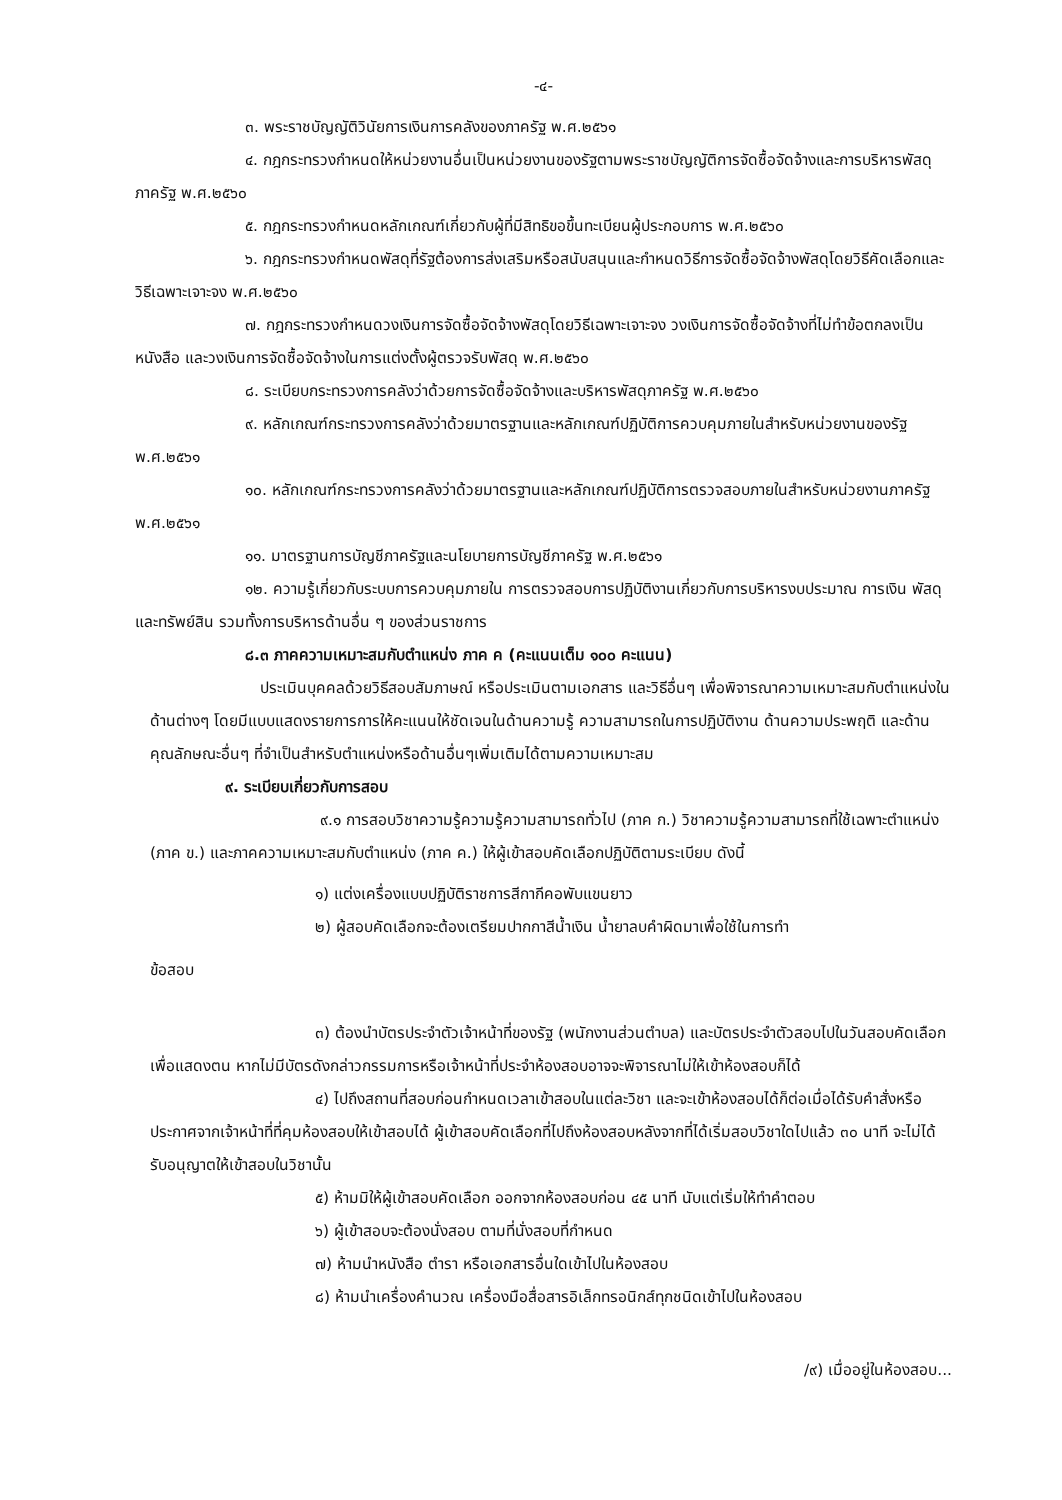-๔-
๓. พระราชบัญญัติวินัยการเงินการคลังของภาครัฐ พ.ศ.๒๕๖๑
๔. กฎกระทรวงกำหนดให้หน่วยงานอื่นเป็นหน่วยงานของรัฐตามพระราชบัญญัติการจัดซื้อจัดจ้างและการบริหารพัสดุภาครัฐ พ.ศ.๒๕๖๐
๕. กฎกระทรวงกำหนดหลักเกณฑ์เกี่ยวกับผู้ที่มีสิทธิขอขึ้นทะเบียนผู้ประกอบการ พ.ศ.๒๕๖๐
๖. กฎกระทรวงกำหนดพัสดุที่รัฐต้องการส่งเสริมหรือสนับสนุนและกำหนดวิธีการจัดซื้อจัดจ้างพัสดุโดยวิธีคัดเลือกและวิธีเฉพาะเจาะจง พ.ศ.๒๕๖๐
๗. กฎกระทรวงกำหนดวงเงินการจัดซื้อจัดจ้างพัสดุโดยวิธีเฉพาะเจาะจง วงเงินการจัดซื้อจัดจ้างที่ไม่ทำข้อตกลงเป็นหนังสือ และวงเงินการจัดซื้อจัดจ้างในการแต่งตั้งผู้ตรวจรับพัสดุ พ.ศ.๒๕๖๐
๘. ระเบียบกระทรวงการคลังว่าด้วยการจัดซื้อจัดจ้างและบริหารพัสดุภาครัฐ พ.ศ.๒๕๖๐
๙. หลักเกณฑ์กระทรวงการคลังว่าด้วยมาตรฐานและหลักเกณฑ์ปฏิบัติการควบคุมภายในสำหรับหน่วยงานของรัฐ พ.ศ.๒๕๖๑
๑๐. หลักเกณฑ์กระทรวงการคลังว่าด้วยมาตรฐานและหลักเกณฑ์ปฏิบัติการตรวจสอบภายในสำหรับหน่วยงานภาครัฐ พ.ศ.๒๕๖๑
๑๑. มาตรฐานการบัญชีภาครัฐและนโยบายการบัญชีภาครัฐ พ.ศ.๒๕๖๑
๑๒. ความรู้เกี่ยวกับระบบการควบคุมภายใน การตรวจสอบการปฏิบัติงานเกี่ยวกับการบริหารงบประมาณ การเงิน พัสดุและทรัพย์สิน รวมทั้งการบริหารด้านอื่น ๆ ของส่วนราชการ
๘.๓ ภาคความเหมาะสมกับตำแหน่ง ภาค ค (คะแนนเต็ม ๑๐๐ คะแนน)
ประเมินบุคคลด้วยวิธีสอบสัมภาษณ์ หรือประเมินตามเอกสาร และวิธีอื่นๆ เพื่อพิจารณาความเหมาะสมกับตำแหน่งในด้านต่างๆ โดยมีแบบแสดงรายการการให้คะแนนให้ชัดเจนในด้านความรู้ ความสามารถในการปฏิบัติงาน ด้านความประพฤติ และด้านคุณลักษณะอื่นๆ ที่จำเป็นสำหรับตำแหน่งหรือด้านอื่นๆเพิ่มเติมได้ตามความเหมาะสม
๙. ระเบียบเกี่ยวกับการสอบ
๙.๑ การสอบวิชาความรู้ความรู้ความสามารถทั่วไป (ภาค ก.) วิชาความรู้ความสามารถที่ใช้เฉพาะตำแหน่ง (ภาค ข.) และภาคความเหมาะสมกับตำแหน่ง (ภาค ค.) ให้ผู้เข้าสอบคัดเลือกปฏิบัติตามระเบียบ ดังนี้
๑) แต่งเครื่องแบบปฏิบัติราชการสีกากีคอพับแขนยาว
๒) ผู้สอบคัดเลือกจะต้องเตรียมปากกาสีน้ำเงิน น้ำยาลบคำผิดมาเพื่อใช้ในการทำ
ข้อสอบ
๓) ต้องนำบัตรประจำตัวเจ้าหน้าที่ของรัฐ (พนักงานส่วนตำบล) และบัตรประจำตัวสอบไปในวันสอบคัดเลือกเพื่อแสดงตน หากไม่มีบัตรดังกล่าวกรรมการหรือเจ้าหน้าที่ประจำห้องสอบอาจจะพิจารณาไม่ให้เข้าห้องสอบก็ได้
๔) ไปถึงสถานที่สอบก่อนกำหนดเวลาเข้าสอบในแต่ละวิชา และจะเข้าห้องสอบได้ก็ต่อเมื่อได้รับคำสั่งหรือประกาศจากเจ้าหน้าที่ที่คุมห้องสอบให้เข้าสอบได้ ผู้เข้าสอบคัดเลือกที่ไปถึงห้องสอบหลังจากที่ได้เริ่มสอบวิชาใดไปแล้ว ๓๐ นาที จะไม่ได้รับอนุญาตให้เข้าสอบในวิชานั้น
๕) ห้ามมิให้ผู้เข้าสอบคัดเลือก ออกจากห้องสอบก่อน ๔๕ นาที นับแต่เริ่มให้ทำคำตอบ
๖) ผู้เข้าสอบจะต้องนั่งสอบ ตามที่นั่งสอบที่กำหนด
๗) ห้ามนำหนังสือ ตำรา หรือเอกสารอื่นใดเข้าไปในห้องสอบ
๘) ห้ามนำเครื่องคำนวณ เครื่องมือสื่อสารอิเล็กทรอนิกส์ทุกชนิดเข้าไปในห้องสอบ
/๙) เมื่ออยู่ในห้องสอบ...